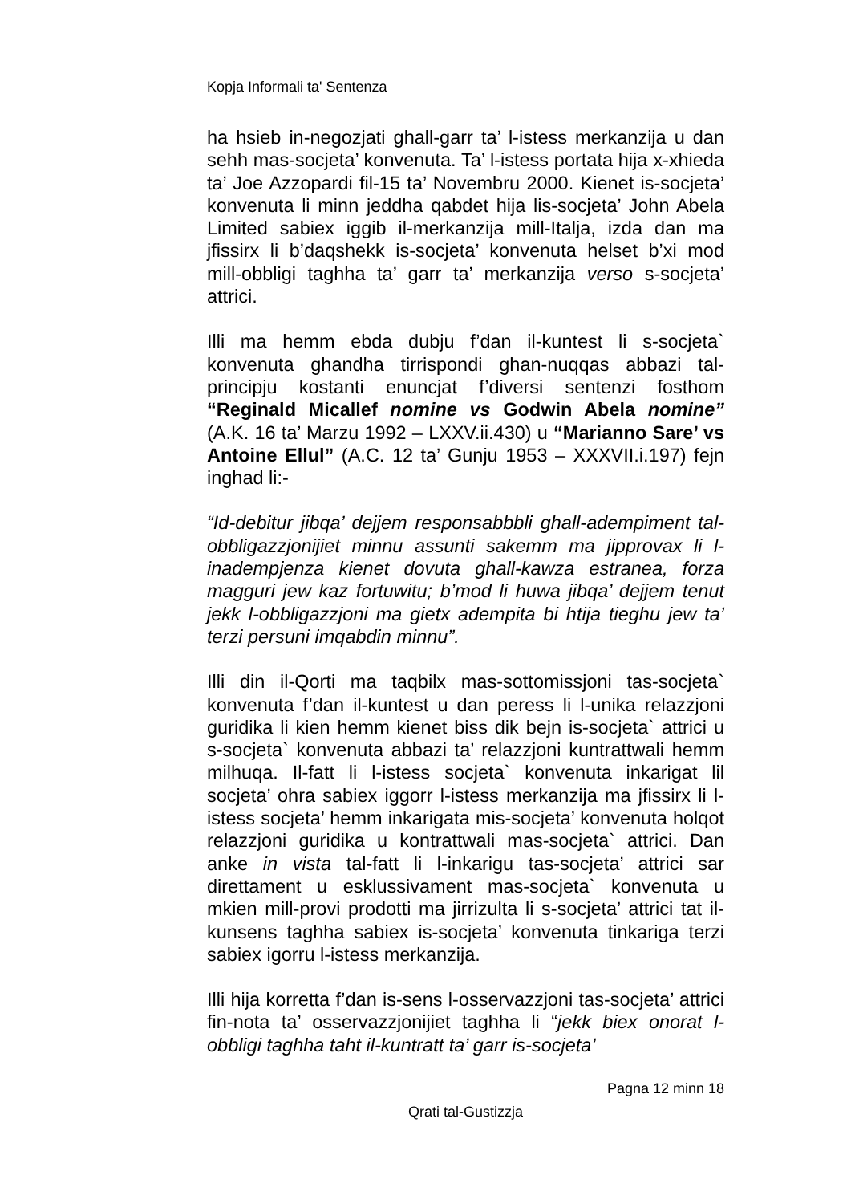Kopja Informali ta' Sentenza
ha hsieb in-negozjati ghall-garr ta’ l-istess merkanzija u dan sehh mas-socjeta’ konvenuta. Ta’ l-istess portata hija x-xhieda ta’ Joe Azzopardi fil-15 ta’ Novembru 2000. Kienet is-socjeta’ konvenuta li minn jeddha qabdet hija lis-socjeta’ John Abela Limited sabiex iggib il-merkanzija mill-Italja, izda dan ma jfissirx li b’daqshekk is-socjeta’ konvenuta helset b’xi mod mill-obbligi taghha ta’ garr ta’ merkanzija verso s-socjeta’ attrici.
Illi ma hemm ebda dubju f’dan il-kuntest li s-socjeta` konvenuta ghandha tirrispondi ghan-nuqqas abbazi tal-principju kostanti enuncjat f’diversi sentenzi fosthom “Reginald Micallef nomine vs Godwin Abela nomine” (A.K. 16 ta’ Marzu 1992 – LXXV.ii.430) u “Marianno Sare’ vs Antoine Ellul” (A.C. 12 ta’ Gunju 1953 – XXXVII.i.197) fejn inghad li:-
“Id-debitur jibqa’ dejjem responsabbbli ghall-adempiment tal-obbligazzjonijiet minnu assunti sakemm ma jipprovax li l-inadempjenza kienet dovuta ghall-kawza estranea, forza magguri jew kaz fortuwitu; b’mod li huwa jibqa’ dejjem tenut jekk l-obbligazzjoni ma gietx adempita bi htija tieghu jew ta’ terzi persuni imqabdin minnu”.
Illi din il-Qorti ma taqbilx mas-sottomissjoni tas-socjeta` konvenuta f’dan il-kuntest u dan peress li l-unika relazzjoni guridika li kien hemm kienet biss dik bejn is-socjeta` attrici u s-socjeta` konvenuta abbazi ta’ relazzjoni kuntrattwali hemm milhuqa. Il-fatt li l-istess socjeta` konvenuta inkarigat lil socjeta’ ohra sabiex iggorr l-istess merkanzija ma jfissirx li l-istess socjeta’ hemm inkarigata mis-socjeta’ konvenuta holqot relazzjoni guridika u kontrattwali mas-socjeta` attrici. Dan anke in vista tal-fatt li l-inkarigu tas-socjeta’ attrici sar direttament u esklussivament mas-socjeta` konvenuta u mkien mill-provi prodotti ma jirrizulta li s-socjeta’ attrici tat il-kunsens taghha sabiex is-socjeta’ konvenuta tinkariga terzi sabiex igorru l-istess merkanzija.
Illi hija korretta f’dan is-sens l-osservazzjoni tas-socjeta’ attrici fin-nota ta’ osservazzjonijiet taghha li “jekk biex onorat l-obbligi taghha taht il-kuntratt ta’ garr is-socjeta’
Pagna 12 minn 18
Qrati tal-Gustizzja